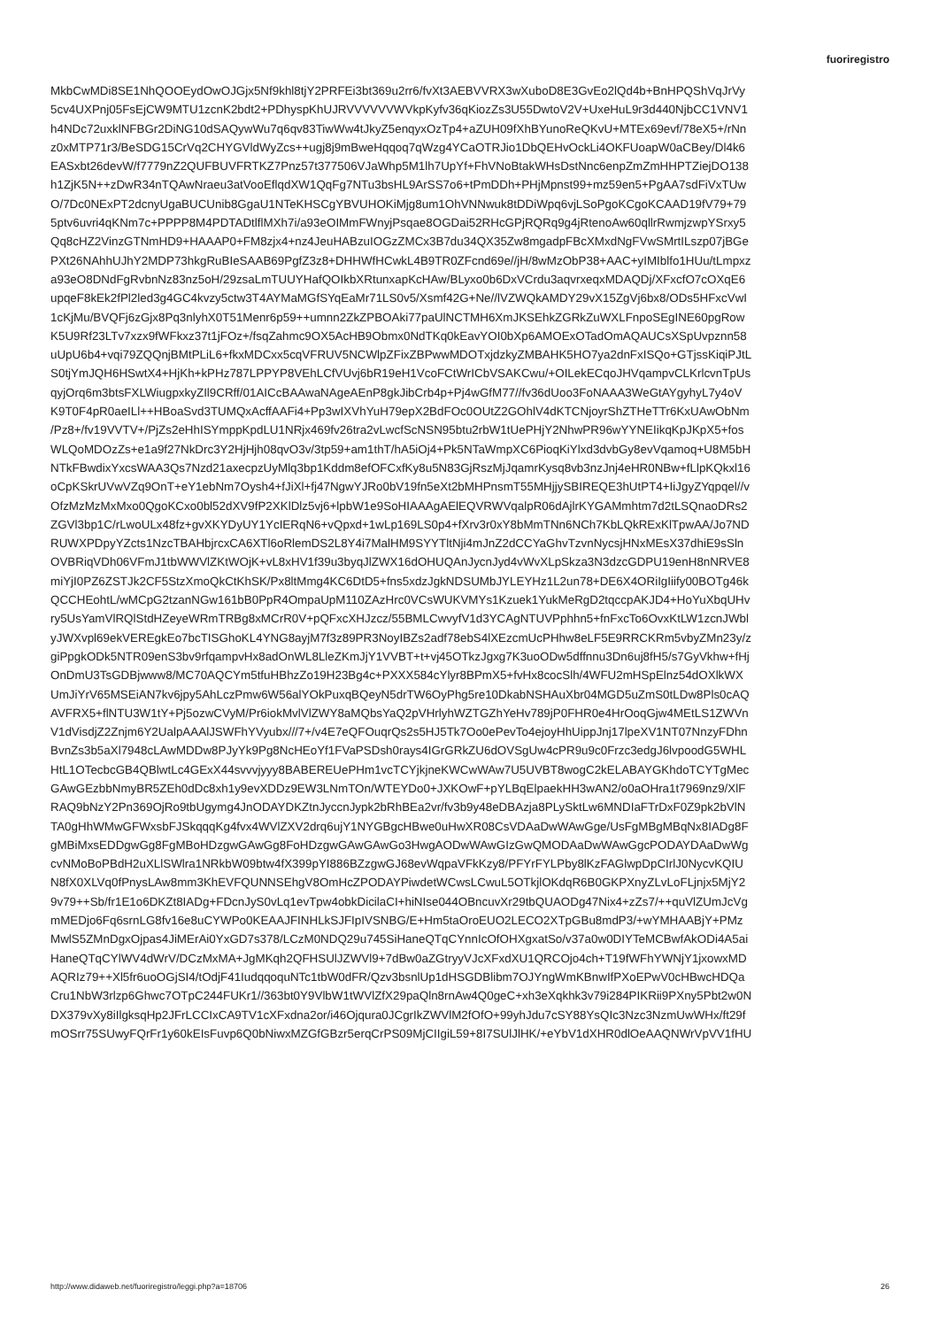fuoriregistro
MkbCwMDi8SE1NhQOOEydOwOJGjx5Nf9khl8tjY2PRFEi3bt369u2rr6/fvXt3AEBVVRX3wXuboD8E3GvEo2lQd4b+BnHPQShVqJrVy
5cv4UXPnj05FsEjCW9MTU1zcnK2bdt2+PDhyspKhUJRVVVVVVWVkpKyfv36qKiozZs3U55DwtoV2V+UxeHuL9r3d440NjbCC1VNV1
h4NDc72uxklNFBGr2DiNG10dSAQywWu7q6qv83TiwWw4tJkyZ5enqyxOzTp4+aZUH09fXhBYunoReQKvU+MTEx69evf/78eX5+/rNn
z0xMTP71r3/BeSDG15CrVq2CHYGVldWyZcs++ugj8j9mBweHqqoq7qWzg4YCaOTRJio1DbQEHvOckLi4OKFUoapW0aCBey/Dl4k6
EASxbt26devW/f7779nZ2QUFBUVFRTKZ7Pnz57t377506VJaWhp5M1lh7UpYf+FhVNoBtakWHsDstNnc6enpZmZmHHPTZiejDO138
h1ZjK5N++zDwR34nTQAwNraeu3atVooEflqdXW1QqFg7NTu3bsHL9ArSS7o6+tPmDDh+PHjMpnst99+mz59en5+PgAA7sdFiVxTUw
O/7Dc0NExPT2dcnyUgaBUCUnib8GgaU1NTeKHSCgYBVUHOKiMjg8um1OhVNNwuk8tDDiWpq6vjLSoPgoKCgoKCAAD19fV79+79
5ptv6uvri4qKNm7c+PPPP8M4PDTADtlflMXh7i/a93eOIMmFWnyjPsqae8OGDai52RHcGPjRQRq9g4jRtenoAw60qllrRwmjzwpYSrxy5
Qq8cHZ2VinzGTNmHD9+HAAAP0+FM8zjx4+nz4JeuHABzuIOGzZMCx3B7du34QX35Zw8mgadpFBcXMxdNgFVwSMrtILszp07jBGe
PXt26NAhhUJhY2MDP73hkgRuBIeSAAB69PgfZ3z8+DHHWfHCwkL4B9TR0ZFcnd69e//jH/8wMzObP38+AAC+yIMIblfo1HUu/tLmpxz
a93eO8DNdFgRvbnNz83nz5oH/29zsaLmTUUYHafQOIkbXRtunxapKcHAw/BLyxo0b6DxVCrdu3aqvrxeqxMDAQDj/XFxcfO7cOXqE6
upqeF8kEk2fPl2led3g4GC4kvzy5ctw3T4AYMaMGfSYqEaMr71LS0v5/Xsmf42G+Ne//lVZWQkAMDY29vX15ZgVj6bx8/ODs5HFxcVwI
1cKjMu/BVQFj6zGjx8Pq3nlyhX0T51Menr6p59++umnn2ZkZPBOAki77paUlNCTMH6XmJKSEhkZGRkZuWXLFnpoSEgINE60pgRow
K5U9Rf23LTv7xzx9fWFkxz37t1jFOz+/fsqZahmc9OX5AcHB9Obmx0NdTKq0kEavYOI0bXp6AMOExOTadOmAQAUCsXSpUvpznn58
uUpU6b4+vqi79ZQQnjBMtPLiL6+fkxMDCxx5cqVFRUV5NCWlpZFixZBPwwMDOTxjdzkyZMBAHK5HO7ya2dnFxISQo+GTjssKiqiPJtL
S0tjYmJQH6HSwtX4+HjKh+kPHz787LPPYP8VEhLCfVUvj6bR19eH1VcoFCtWrICbVSAKCwu/+OILekECqoJHVqampvCLKrlcvnTpUs
qyjOrq6m3btsFXLWiugpxkyZIl9CRff/01AICcBAAwaNAgeAEnP8gkJibCrb4p+Pj4wGfM77//fv36dUoo3FoNAAA3WeGtAYgyhyL7y4oV
K9T0F4pR0aeILl++HBoaSvd3TUMQxAcffAAFi4+Pp3wIXVhYuH79epX2BdFOc0OUtZ2GOhlV4dKTCNjoyrShZTHeTTr6KxUAwObNm
/Pz8+/fv19VVTV+/PjZs2eHhISYmppKpdLU1NRjx469fv26tra2vLwcfScNSN95btu2rbW1tUePHjY2NhwPR96wYYNEIikqKpJKpX5+fos
WLQoMDOzZs+e1a9f27NkDrc3Y2HjHjh08qvO3v/3tp59+am1thT/hA5iOj4+Pk5NTaWmpXC6PioqKiYlxd3dvbGy8evVqamoq+U8M5bH
NTkFBwdixYxcsWAA3Qs7Nzd21axecpzUyMlq3bp1Kddm8efOFCxfKy8u5N83GjRszMjJqamrKysq8vb3nzJnj4eHR0NBw+fLlpKQkxl16
oCpKSkrUVwVZq9OnT+eY1ebNm7Oysh4+fJiXl+fj47NgwYJRo0bV19fn5eXt2bMHPnsmT55MHjjySBIREQE3hUtPT4+IiJgyZYqpqel//v
OfzMzMzMxMxo0QgoKCxo0bl52dXV9fP2XKlDlz5vj6+lpbW1e9SoHIAAAgAElEQVRWVqalpR06dAjlrKYGAMmhtm7d2tLSQnaoDRs2
ZGVl3bp1C/rLwoULx48fz+gvXKYDyUY1YcIERqN6+vQpxd+1wLp169LS0p4+fXrv3r0xY8bMmTNn6NCh7KbLQkRExKlTpwAA/Jo7ND
RUWXPDpyYZcts1NzcTBAHbjrcxCA6XTl6oRlemDS2L8Y4i7MalHM9SYYTltNji4mJnZ2dCCYaGhvTzvnNycsjHNxMEsX37dhiE9sSln
OVBRiqVDh06VFmJ1tbWWVlZKtWOjK+vL8xHV1f39u3byqJlZWX16dOHUQAnJycnJyd4vWvXLpSkza3N3dzcGDPU19enH8nNRVE8
miYjI0PZ6ZSTJk2CF5StzXmoQkCtKhSK/Px8ltMmg4KC6DtD5+fns5xdzJgkNDSUMbJYLEYHz1L2un78+DE6X4ORiIgIiify00BOTg46k
QCCHEohtL/wMCpG2tzanNGw161bB0PpR4OmpaUpM110ZAzHrc0VCsWUKVMYs1Kzuek1YukMeRgD2tqccpAKJD4+HoYuXbqUHv
ry5UsYamVlRQlStdHZeyeWRmTRBg8xMCrR0V+pQFxcXHJzcz/55BMLCwvyfV1d3YCAgNTUVPphhn5+fnFxcTo6OvxKtLW1zcnJWbl
yJWXvpl69ekVEREgkEo7bcTISGhoKL4YNG8ayjM7f3z89PR3NoyIBZs2adf78ebS4lXEzcmUcPHhw8eLF5E9RRCKRm5vbyZMn23y/z
giPpgkODk5NTR09enS3bv9rfqampvHx8adOnWL8LleZKmJjY1VVBT+t+vj45OTkzJgxg7K3uoODw5dffnnu3Dn6uj8fH5/s7GyVkhw+fHj
OnDmU3TsGDBjwww8/MC70AQCYm5tfuHBhzZo19H23Bg4c+PXXX584cYlyr8BPmX5+fvHx8cocSlh/4WFU2mHSpElnz54dOXlkWX
UmJiYrV65MSEiAN7kv6jpy5AhLczPmw6W56alYOkPuxqBQeyN5drTW6OyPhg5re10DkabNSHAuXbr04MGD5uZmS0tLDw8Pls0cAQ
AVFRX5+flNTU3W1tY+Pj5ozwCVyM/Pr6iokMvlVlZWY8aMQbsYaQ2pVHrlyhWZTGZhYeHv789jP0FHR0e4HrOoqGjw4MEtLS1ZWVn
V1dVisdjZ2Znjm6Y2UalpAAAlJSWFhYVyubx///7+/v4E7eQFOuqrQs2s5HJ5Tk7Oo0ePevTo4ejoyHhUippJnj17lpeXV1NT07NnzyFDhn
BvnZs3b5aXl7948cLAwMDDw8PJyYk9Pg8NcHEoYf1FVaPSDsh0rays4IGrGRkZU6dOVSgUw4cPR9u9c0Frzc3edgJ6lvpoodG5WHL
HtL1OTecbcGB4QBlwtLc4GExX44svvvjyyy8BABEREUePHm1vcTCYjkjneKWCwWAw7U5UVBT8wogC2kELABAYGKhdoTCYTgMec
GAwGEzbbNmyBR5ZEh0dDc8xh1y9evXDDz9EW3LNmTOn/WTEYDo0+JXKOwF+pYLBqElpaekHH3wAN2/o0aOHra1t7969nz9/XlF
RAQ9bNzY2Pn369OjRo9tbUgymg4JnODAYDKZtnJyccnJypk2bRhBEa2vr/fv3b9y48eDBAzja8PLySktLw6MNDIaFTrDxF0Z9pk2bVlN
TA0gHhWMwGFWxsbFJSkqqqKg4fvx4WVlZXV2drq6ujY1NYGBgcHBwe0uHwXR08CsVDAaDwWAwGge/UsFgMBgMBqNx8IADg8F
gMBiMxsEDDgwGg8FgMBoHDzgwGAwGg8FoHDzgwGAwGAwGo3HwgAODwWAwGIzGwQMODAaDwWAwGgcPODAYDAaDwWg
cvNMoBoPBdH2uXLlSWlra1NRkbW09btw4fX399pYI886BZzgwGJ68evWqpaVFkKzy8/PFYrFYLPby8lKzFAGlwpDpCIrlJ0NycvKQIU
N8fX0XLVq0fPnysLAw8mm3KhEVFQUNNSEhgV8OmHcZPODAYPiwdetWCwsLCwuL5OTkjlOKdqR6B0GKPXnyZLvLoFLjnjx5MjY2
9v79++Sb/fr1E1o6DKZt8IADg+FDcnJyS0vLq1evTpw4obkDicilaCI+hiNIse044OBncuvXr29tbQUAODg47Nix4+zZs7/++quVlZUmJcVg
mMEDjo6Fq6srnLG8fv16e8uCYWPo0KEAAJFINHLkSJFIpIVSNBG/E+Hm5taOroEUO2LECO2XTpGBu8mdP3/+wYMHAABjY+PMz
MwlS5ZMnDgxOjpas4JiMErAi0YxGD7s378/LCzM0NDQ29u745SiHaneQTqCYnnIcOfOHXgxatSo/v37a0w0DIYTeMCBwfAkODi4A5ai
HaneQTqCYlWV4dWrV/DCzMxMA+JgMKqh2QFHSUlJZWVl9+7dBw0aZGtryyVJcXFxdXU1QRCOjo4ch+T19fWFhYWNjY1jxowxMD
AQRIz79++Xl5fr6uoOGjSI4/tOdjF41IudqqoquNTc1tbW0dFR/Qzv3bsnlUp1dHSGDBlibm7OJYngWmKBnwIfPXoEPwV0cHBwcHDQa
Cru1NbW3rlzp6Ghwc7OTpC244FUKr1//363bt0Y9VlbW1tWVlZfX29paQln8rnAw4Q0geC+xh3eXqkhk3v79i284PIKRii9PXny5Pbt2w0N
DX379vXy8iIlgksqHp2JFrLCCIxCA9TV1cXFxdna2or/i46Ojqura0JCgrIkZWVlM2fOfO+99yhJdu7cSY88YsQIc3Nzc3NzmUwWHx/ft29f
mOSrr75SUwyFQrFr1y60kEIsFuvp6Q0bNiwxMZGfGBzr5erqCrPS09MjCIIgiL59+8I7SUlJlHK/+eYbV1dXHR0dlOeAAQNWrVpVV1fHU
http://www.didaweb.net/fuoriregistro/leggi.php?a=18706 26